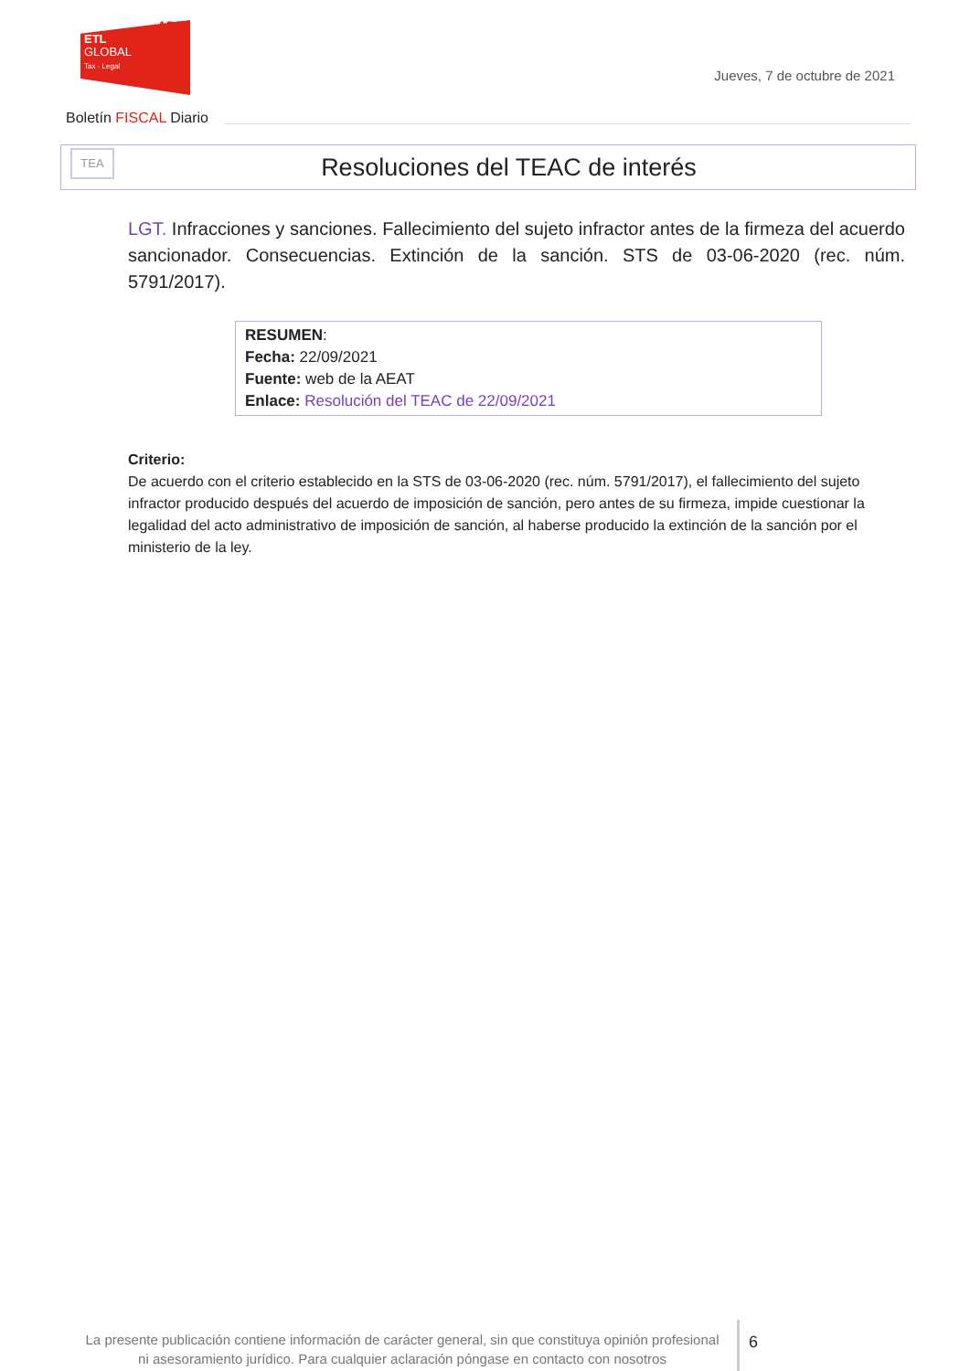ADD
ETL
GLOBAL
Tax · Legal
Jueves, 7 de octubre de 2021
Boletín FISCAL Diario
TEA
Resoluciones del TEAC de interés
LGT. Infracciones y sanciones. Fallecimiento del sujeto infractor antes de la firmeza del acuerdo sancionador. Consecuencias. Extinción de la sanción. STS de 03-06-2020 (rec. núm. 5791/2017).
RESUMEN:
Fecha: 22/09/2021
Fuente: web de la AEAT
Enlace: Resolución del TEAC de 22/09/2021
Criterio:
De acuerdo con el criterio establecido en la STS de 03-06-2020 (rec. núm. 5791/2017), el fallecimiento del sujeto infractor producido después del acuerdo de imposición de sanción, pero antes de su firmeza, impide cuestionar la legalidad del acto administrativo de imposición de sanción, al haberse producido la extinción de la sanción por el ministerio de la ley.
La presente publicación contiene información de carácter general, sin que constituya opinión profesional ni asesoramiento jurídico. Para cualquier aclaración póngase en contacto con nosotros
6